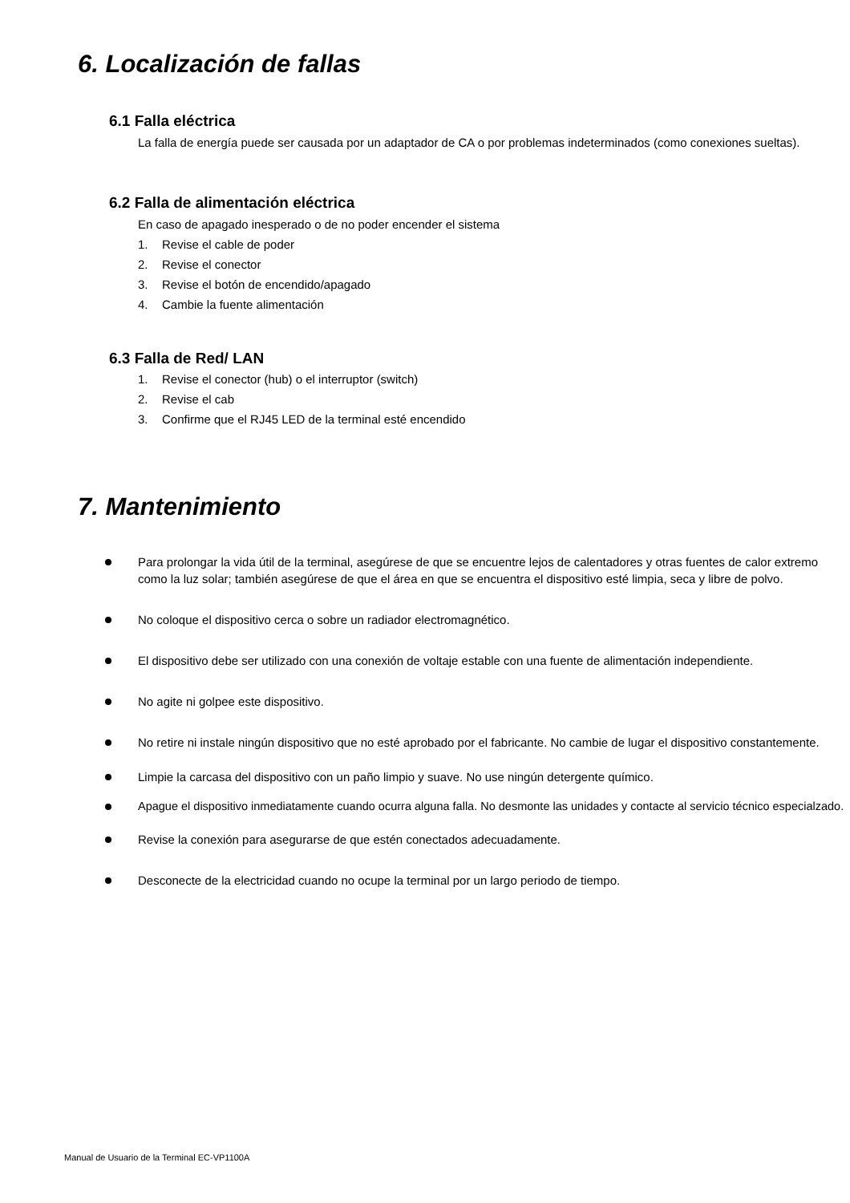6. Localización de fallas
6.1 Falla eléctrica
La falla de energía puede ser causada por un adaptador de CA o por problemas indeterminados (como conexiones sueltas).
6.2 Falla de alimentación eléctrica
En caso de apagado inesperado o de no poder encender el sistema
1. Revise el cable de poder
2. Revise el conector
3. Revise el botón de encendido/apagado
4. Cambie la fuente alimentación
6.3 Falla de Red/ LAN
1. Revise el conector (hub) o el interruptor (switch)
2. Revise el cab
3. Confirme que el RJ45 LED de la terminal esté encendido
7. Mantenimiento
Para prolongar la vida útil de la terminal, asegúrese de que se encuentre lejos de calentadores y otras fuentes de calor extremo como la luz solar; también asegúrese de que el área en que se encuentra el dispositivo esté limpia, seca y libre de polvo.
No coloque el dispositivo cerca o sobre un radiador electromagnético.
El dispositivo debe ser utilizado con una conexión de voltaje estable con una fuente de alimentación independiente.
No agite ni golpee este dispositivo.
No retire ni instale ningún dispositivo que no esté aprobado por el fabricante. No cambie de lugar el dispositivo constantemente.
Limpie la carcasa del dispositivo con un paño limpio y suave. No use ningún detergente químico.
Apague el dispositivo inmediatamente cuando ocurra alguna falla. No desmonte las unidades y contacte al servicio técnico especialzado.
Revise la conexión para asegurarse de que estén conectados adecuadamente.
Desconecte de la electricidad cuando no ocupe la terminal por un largo periodo de tiempo.
Manual de Usuario de la Terminal EC-VP1100A